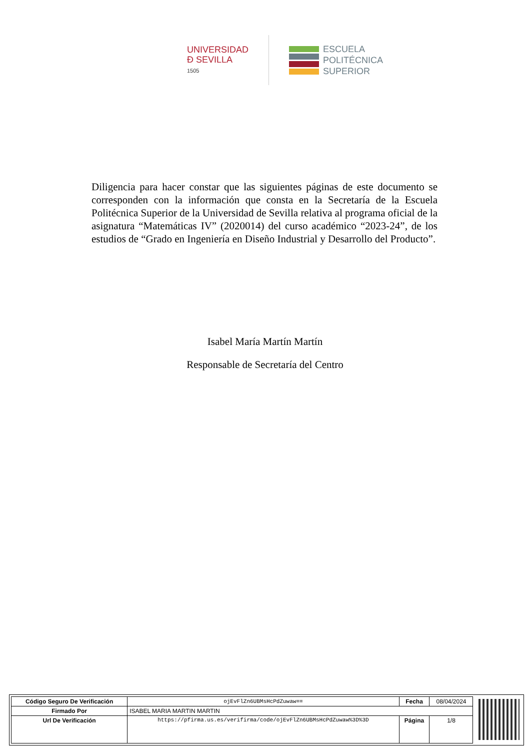UNIVERSIDAD
Ð SEVILLA
1505
ESCUELA
POLITÉCNICA
SUPERIOR
Diligencia para hacer constar que las siguientes páginas de este documento se corresponden con la información que consta en la Secretaría de la Escuela Politécnica Superior de la Universidad de Sevilla relativa al programa oficial de la asignatura “Matemáticas IV” (2020014) del curso académico “2023-24”, de los estudios de “Grado en Ingeniería en Diseño Industrial y Desarrollo del Producto”.
Isabel María Martín Martín
Responsable de Secretaría del Centro
| Código Seguro De Verificación | ojEvFlZn6UBMsHcPdZuwaw== | Fecha | 08/04/2024 |
| Firmado Por | ISABEL MARIA MARTIN MARTIN | | |
| Url De Verificación | https://pfirma.us.es/verifirma/code/ojEvFlZn6UBMsHcPdZuwaw%3D%3D | Página | 1/8 |